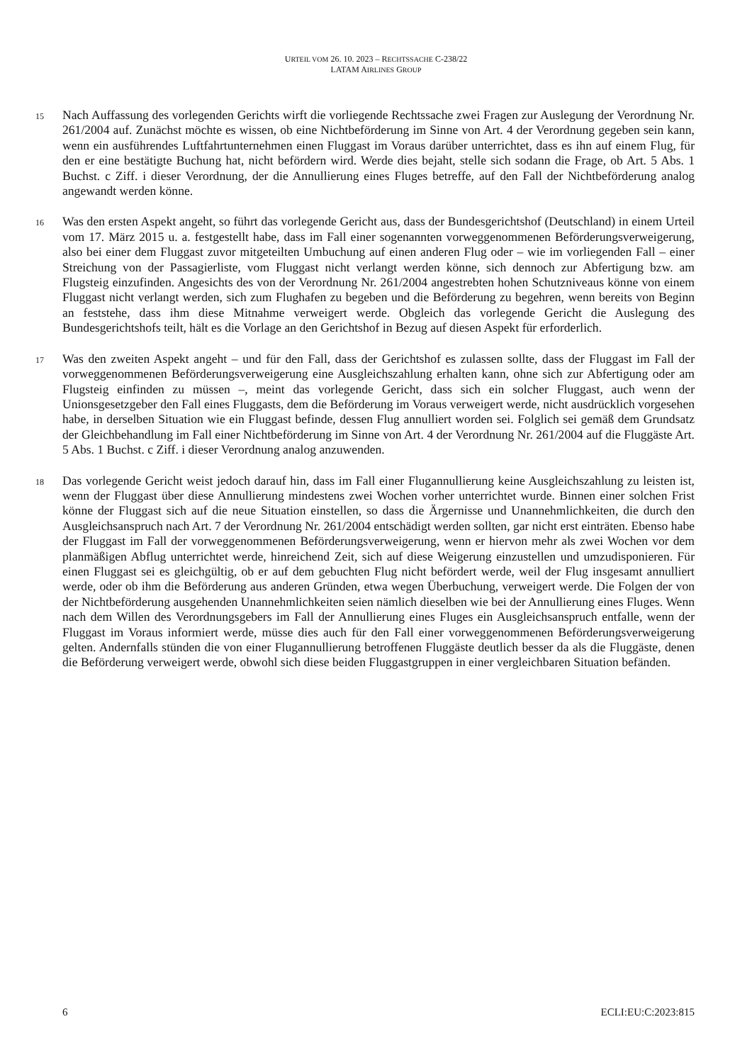URTEIL VOM 26. 10. 2023 – RECHTSSACHE C-238/22
LATAM AIRLINES GROUP
15
Nach Auffassung des vorlegenden Gerichts wirft die vorliegende Rechtssache zwei Fragen zur Auslegung der Verordnung Nr. 261/2004 auf. Zunächst möchte es wissen, ob eine Nichtbeförderung im Sinne von Art. 4 der Verordnung gegeben sein kann, wenn ein ausführendes Luftfahrtunternehmen einen Fluggast im Voraus darüber unterrichtet, dass es ihn auf einem Flug, für den er eine bestätigte Buchung hat, nicht befördern wird. Werde dies bejaht, stelle sich sodann die Frage, ob Art. 5 Abs. 1 Buchst. c Ziff. i dieser Verordnung, der die Annullierung eines Fluges betreffe, auf den Fall der Nichtbeförderung analog angewandt werden könne.
16
Was den ersten Aspekt angeht, so führt das vorlegende Gericht aus, dass der Bundesgerichtshof (Deutschland) in einem Urteil vom 17. März 2015 u. a. festgestellt habe, dass im Fall einer sogenannten vorweggenommenen Beförderungsverweigerung, also bei einer dem Fluggast zuvor mitgeteilten Umbuchung auf einen anderen Flug oder – wie im vorliegenden Fall – einer Streichung von der Passagierliste, vom Fluggast nicht verlangt werden könne, sich dennoch zur Abfertigung bzw. am Flugsteig einzufinden. Angesichts des von der Verordnung Nr. 261/2004 angestrebten hohen Schutzniveaus könne von einem Fluggast nicht verlangt werden, sich zum Flughafen zu begeben und die Beförderung zu begehren, wenn bereits von Beginn an feststehe, dass ihm diese Mitnahme verweigert werde. Obgleich das vorlegende Gericht die Auslegung des Bundesgerichtshofs teilt, hält es die Vorlage an den Gerichtshof in Bezug auf diesen Aspekt für erforderlich.
17
Was den zweiten Aspekt angeht – und für den Fall, dass der Gerichtshof es zulassen sollte, dass der Fluggast im Fall der vorweggenommenen Beförderungsverweigerung eine Ausgleichszahlung erhalten kann, ohne sich zur Abfertigung oder am Flugsteig einfinden zu müssen –, meint das vorlegende Gericht, dass sich ein solcher Fluggast, auch wenn der Unionsgesetzgeber den Fall eines Fluggasts, dem die Beförderung im Voraus verweigert werde, nicht ausdrücklich vorgesehen habe, in derselben Situation wie ein Fluggast befinde, dessen Flug annulliert worden sei. Folglich sei gemäß dem Grundsatz der Gleichbehandlung im Fall einer Nichtbeförderung im Sinne von Art. 4 der Verordnung Nr. 261/2004 auf die Fluggäste Art. 5 Abs. 1 Buchst. c Ziff. i dieser Verordnung analog anzuwenden.
18
Das vorlegende Gericht weist jedoch darauf hin, dass im Fall einer Flugannullierung keine Ausgleichszahlung zu leisten ist, wenn der Fluggast über diese Annullierung mindestens zwei Wochen vorher unterrichtet wurde. Binnen einer solchen Frist könne der Fluggast sich auf die neue Situation einstellen, so dass die Ärgernisse und Unannehmlichkeiten, die durch den Ausgleichsanspruch nach Art. 7 der Verordnung Nr. 261/2004 entschädigt werden sollten, gar nicht erst einträten. Ebenso habe der Fluggast im Fall der vorweggenommenen Beförderungsverweigerung, wenn er hiervon mehr als zwei Wochen vor dem planmäßigen Abflug unterrichtet werde, hinreichend Zeit, sich auf diese Weigerung einzustellen und umzudisponieren. Für einen Fluggast sei es gleichgültig, ob er auf dem gebuchten Flug nicht befördert werde, weil der Flug insgesamt annulliert werde, oder ob ihm die Beförderung aus anderen Gründen, etwa wegen Überbuchung, verweigert werde. Die Folgen der von der Nichtbeförderung ausgehenden Unannehmlichkeiten seien nämlich dieselben wie bei der Annullierung eines Fluges. Wenn nach dem Willen des Verordnungsgebers im Fall der Annullierung eines Fluges ein Ausgleichsanspruch entfalle, wenn der Fluggast im Voraus informiert werde, müsse dies auch für den Fall einer vorweggenommenen Beförderungsverweigerung gelten. Andernfalls stünden die von einer Flugannullierung betroffenen Fluggäste deutlich besser da als die Fluggäste, denen die Beförderung verweigert werde, obwohl sich diese beiden Fluggastgruppen in einer vergleichbaren Situation befänden.
6 ECLI:EU:C:2023:815